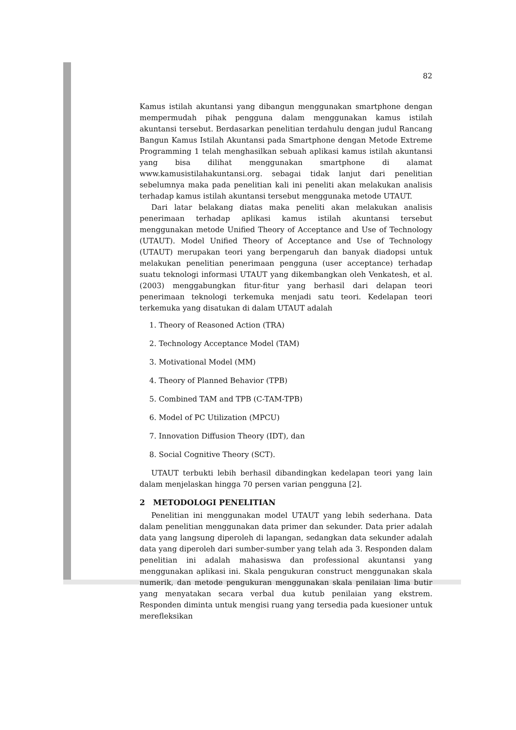82
Kamus istilah akuntansi yang dibangun menggunakan smartphone dengan mempermudah pihak pengguna dalam menggunakan kamus istilah akuntansi tersebut. Berdasarkan penelitian terdahulu dengan judul Rancang Bangun Kamus Istilah Akuntansi pada Smartphone dengan Metode Extreme Programming 1 telah menghasilkan sebuah aplikasi kamus istilah akuntansi yang bisa dilihat menggunakan smartphone di alamat www.kamusistilahakuntansi.org. sebagai tidak lanjut dari penelitian sebelumnya maka pada penelitian kali ini peneliti akan melakukan analisis terhadap kamus istilah akuntansi tersebut menggunaka metode UTAUT.
Dari latar belakang diatas maka peneliti akan melakukan analisis penerimaan terhadap aplikasi kamus istilah akuntansi tersebut menggunakan metode Unified Theory of Acceptance and Use of Technology (UTAUT). Model Unified Theory of Acceptance and Use of Technology (UTAUT) merupakan teori yang berpengaruh dan banyak diadopsi untuk melakukan penelitian penerimaan pengguna (user acceptance) terhadap suatu teknologi informasi UTAUT yang dikembangkan oleh Venkatesh, et al. (2003) menggabungkan fitur-fitur yang berhasil dari delapan teori penerimaan teknologi terkemuka menjadi satu teori. Kedelapan teori terkemuka yang disatukan di dalam UTAUT adalah
1. Theory of Reasoned Action (TRA)
2. Technology Acceptance Model (TAM)
3. Motivational Model (MM)
4. Theory of Planned Behavior (TPB)
5. Combined TAM and TPB (C-TAM-TPB)
6. Model of PC Utilization (MPCU)
7. Innovation Diffusion Theory (IDT), dan
8. Social Cognitive Theory (SCT).
UTAUT terbukti lebih berhasil dibandingkan kedelapan teori yang lain dalam menjelaskan hingga 70 persen varian pengguna [2].
2 METODOLOGI PENELITIAN
Penelitian ini menggunakan model UTAUT yang lebih sederhana. Data dalam penelitian menggunakan data primer dan sekunder. Data prier adalah data yang langsung diperoleh di lapangan, sedangkan data sekunder adalah data yang diperoleh dari sumber-sumber yang telah ada 3. Responden dalam penelitian ini adalah mahasiswa dan professional akuntansi yang menggunakan aplikasi ini. Skala pengukuran construct menggunakan skala numerik, dan metode pengukuran menggunakan skala penilaian lima butir yang menyatakan secara verbal dua kutub penilaian yang ekstrem. Responden diminta untuk mengisi ruang yang tersedia pada kuesioner untuk merefleksikan